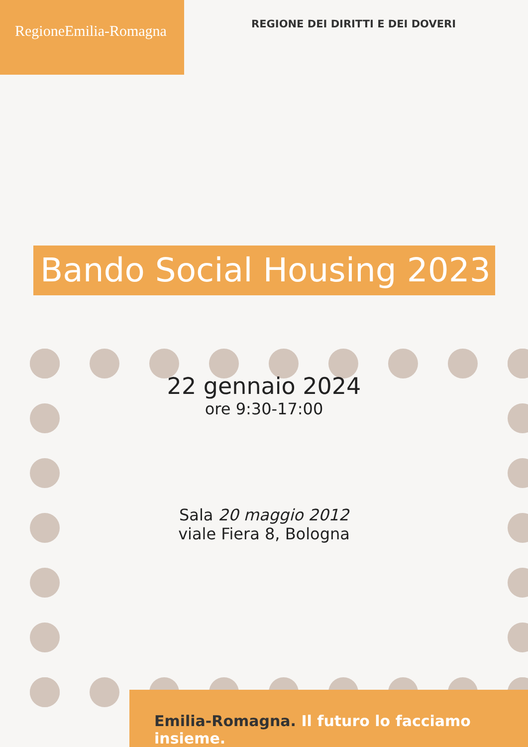RegioneEmilia-Romagna
REGIONE DEI DIRITTI E DEI DOVERI
Bando Social Housing 2023
22 gennaio 2024
ore 9:30-17:00
Sala 20 maggio 2012
viale Fiera 8, Bologna
Emilia-Romagna. Il futuro lo facciamo insieme.